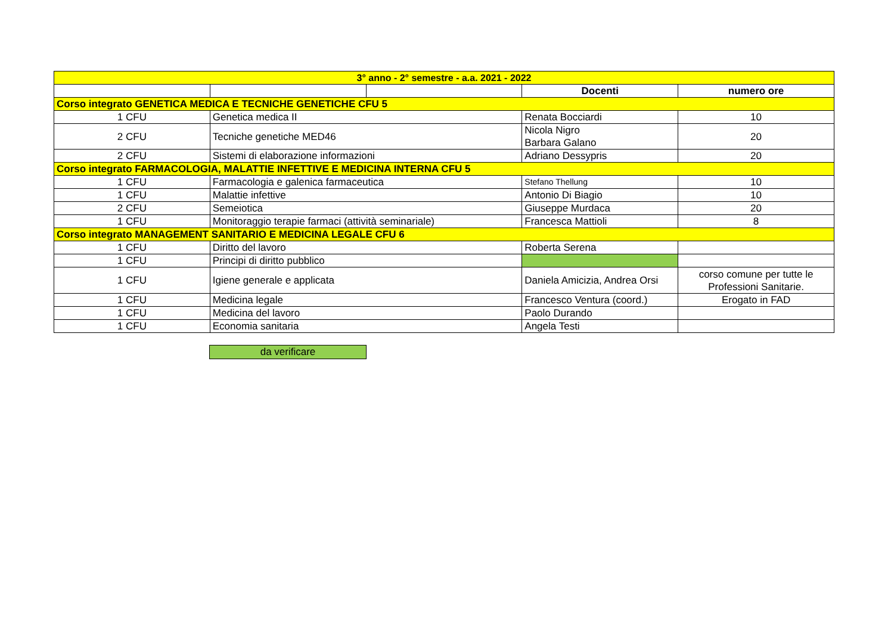| 3° anno - 2° semestre - a.a. 2021 - 2022 | | | | |
| | | | Docenti | numero ore |
| Corso integrato GENETICA MEDICA E TECNICHE GENETICHE CFU 5 | | | | |
| 1 CFU | Genetica medica II | | Renata Bocciardi | 10 |
| 2 CFU | Tecniche genetiche MED46 | | Nicola Nigro Barbara Galano | 20 |
| 2 CFU | Sistemi di elaborazione informazioni | | Adriano Dessypris | 20 |
| Corso integrato FARMACOLOGIA, MALATTIE INFETTIVE E MEDICINA INTERNA CFU 5 | | | | |
| 1 CFU | Farmacologia e galenica farmaceutica | | Stefano Thellung | 10 |
| 1 CFU | Malattie infettive | | Antonio Di Biagio | 10 |
| 2 CFU | Semeiotica | | Giuseppe Murdaca | 20 |
| 1 CFU | Monitoraggio terapie farmaci (attività seminariale) | | Francesca Mattioli | 8 |
| Corso integrato MANAGEMENT SANITARIO E MEDICINA LEGALE CFU 6 | | | | |
| 1 CFU | Diritto del lavoro | | Roberta Serena | |
| 1 CFU | Principi di diritto pubblico | | | |
| 1 CFU | Igiene generale e applicata | | Daniela Amicizia, Andrea Orsi | corso comune per tutte le Professioni Sanitarie. |
| 1 CFU | Medicina legale | | Francesco Ventura (coord.) | Erogato in FAD |
| 1 CFU | Medicina del lavoro | | Paolo Durando | |
| 1 CFU | Economia sanitaria | | Angela Testi | |
da verificare